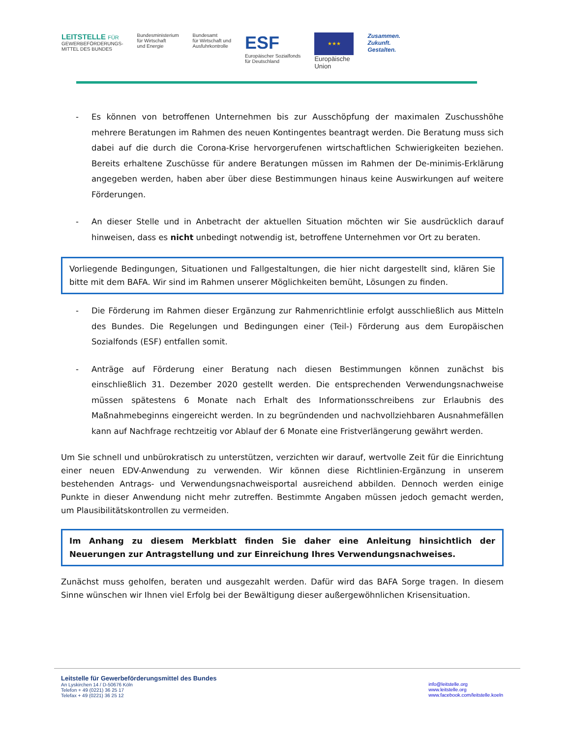LEITSTELLE FÜR
GEWERBEFÖRDERUNGS-
MITTEL DES BUNDES
Bundesministerium
für Wirtschaft
und Energie
Bundesamt
für Wirtschaft und
Ausfuhrkontrolle
ESF
Europäischer Sozialfonds
für Deutschland
★★★
Europäische
Union
Zusammen.
Zukunft.
Gestalten.
- Es können von betroffenen Unternehmen bis zur Ausschöpfung der maximalen Zuschusshöhe mehrere Beratungen im Rahmen des neuen Kontingentes beantragt werden. Die Beratung muss sich dabei auf die durch die Corona-Krise hervorgerufenen wirtschaftlichen Schwierigkeiten beziehen. Bereits erhaltene Zuschüsse für andere Beratungen müssen im Rahmen der De-minimis-Erklärung angegeben werden, haben aber über diese Bestimmungen hinaus keine Auswirkungen auf weitere Förderungen.
- An dieser Stelle und in Anbetracht der aktuellen Situation möchten wir Sie ausdrücklich darauf hinweisen, dass es nicht unbedingt notwendig ist, betroffene Unternehmen vor Ort zu beraten.
Vorliegende Bedingungen, Situationen und Fallgestaltungen, die hier nicht dargestellt sind, klären Sie bitte mit dem BAFA. Wir sind im Rahmen unserer Möglichkeiten bemüht, Lösungen zu finden.
- Die Förderung im Rahmen dieser Ergänzung zur Rahmenrichtlinie erfolgt ausschließlich aus Mitteln des Bundes. Die Regelungen und Bedingungen einer (Teil-) Förderung aus dem Europäischen Sozialfonds (ESF) entfallen somit.
- Anträge auf Förderung einer Beratung nach diesen Bestimmungen können zunächst bis einschließlich 31. Dezember 2020 gestellt werden. Die entsprechenden Verwendungsnachweise müssen spätestens 6 Monate nach Erhalt des Informationsschreibens zur Erlaubnis des Maßnahmebeginns eingereicht werden. In zu begründenden und nachvollziehbaren Ausnahmefällen kann auf Nachfrage rechtzeitig vor Ablauf der 6 Monate eine Fristverlängerung gewährt werden.
Um Sie schnell und unbürokratisch zu unterstützen, verzichten wir darauf, wertvolle Zeit für die Einrichtung einer neuen EDV-Anwendung zu verwenden. Wir können diese Richtlinien-Ergänzung in unserem bestehenden Antrags- und Verwendungsnachweisportal ausreichend abbilden. Dennoch werden einige Punkte in dieser Anwendung nicht mehr zutreffen. Bestimmte Angaben müssen jedoch gemacht werden, um Plausibilitätskontrollen zu vermeiden.
Im Anhang zu diesem Merkblatt finden Sie daher eine Anleitung hinsichtlich der Neuerungen zur Antragstellung und zur Einreichung Ihres Verwendungsnachweises.
Zunächst muss geholfen, beraten und ausgezahlt werden. Dafür wird das BAFA Sorge tragen. In diesem Sinne wünschen wir Ihnen viel Erfolg bei der Bewältigung dieser außergewöhnlichen Krisensituation.
Leitstelle für Gewerbeförderungsmittel des Bundes
An Lyskirchen 14 / D-50676 Köln
Telefon + 49 (0221) 36 25 17
Telefax + 49 (0221) 36 25 12
info@leitstelle.org
www.leitstelle.org
www.facebook.com/leitstelle.koeln